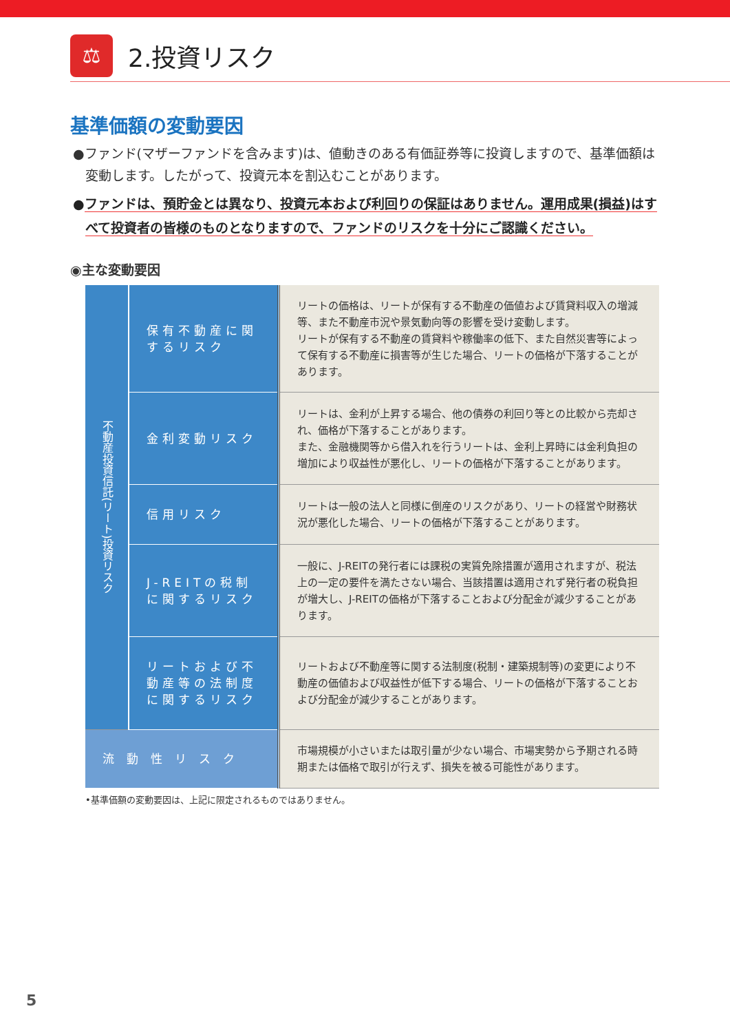⚖
2.投資リスク
基準価額の変動要因
●ファンド(マザーファンドを含みます)は、値動きのある有価証券等に投資しますので、基準価額は変動します。したがって、投資元本を割込むことがあります。
●ファンドは、預貯金とは異なり、投資元本および利回りの保証はありません。運用成果(損益)はすべて投資者の皆様のものとなりますので、ファンドのリスクを十分にご認識ください。
◉主な変動要因
| 不動産投資信託(リート)投資リスク | 保有不動産に関するリスク | リートの価格は、リートが保有する不動産の価値および賃貸料収入の増減等、また不動産市況や景気動向等の影響を受け変動します。 リートが保有する不動産の賃貸料や稼働率の低下、また自然災害等によって保有する不動産に損害等が生じた場合、リートの価格が下落することがあります。 |
| | 金利変動リスク | リートは、金利が上昇する場合、他の債券の利回り等との比較から売却され、価格が下落することがあります。 また、金融機関等から借入れを行うリートは、金利上昇時には金利負担の増加により収益性が悪化し、リートの価格が下落することがあります。 |
| | 信用リスク | リートは一般の法人と同様に倒産のリスクがあり、リートの経営や財務状況が悪化した場合、リートの価格が下落することがあります。 |
| | J-REITの税制に関するリスク | 一般に、J-REITの発行者には課税の実質免除措置が適用されますが、税法上の一定の要件を満たさない場合、当該措置は適用されず発行者の税負担が増大し、J-REITの価格が下落することおよび分配金が減少することがあります。 |
| | リートおよび不動産等の法制度に関するリスク | リートおよび不動産等に関する法制度(税制・建築規制等)の変更により不動産の価値および収益性が低下する場合、リートの価格が下落することおよび分配金が減少することがあります。 |
| 流動性リスク | | 市場規模が小さいまたは取引量が少ない場合、市場実勢から予期される時期または価格で取引が行えず、損失を被る可能性があります。 |
•基準価額の変動要因は、上記に限定されるものではありません。
5